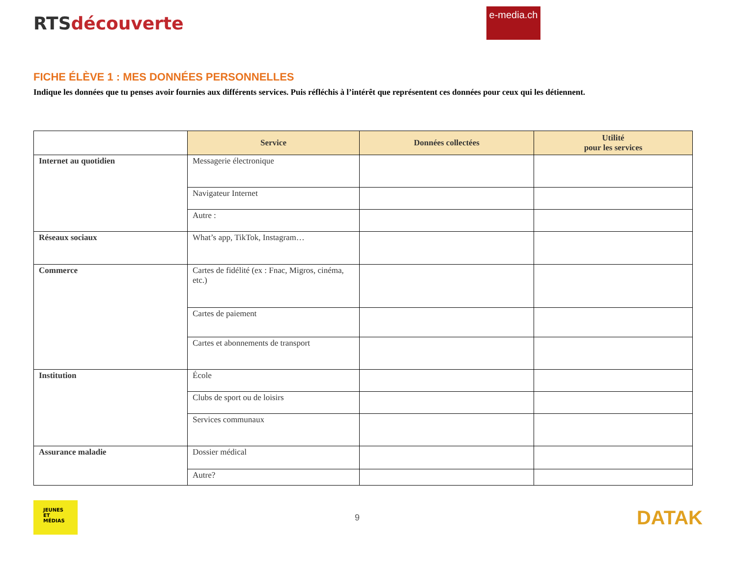RTSdécouverte
e-media.ch
FICHE ÉLÈVE 1 : MES DONNÉES PERSONNELLES
Indique les données que tu penses avoir fournies aux différents services. Puis réfléchis à l’intérêt que représentent ces données pour ceux qui les détiennent.
| | Service | Données collectées | Utilité pour les services |
| Internet au quotidien | Messagerie électronique | | |
| | Navigateur Internet | | |
| | Autre : | | |
| Réseaux sociaux | What’s app, TikTok, Instagram… | | |
| Commerce | Cartes de fidélité (ex : Fnac, Migros, cinéma, etc.) | | |
| | Cartes de paiement | | |
| | Cartes et abonnements de transport | | |
| Institution | École | | |
| | Clubs de sport ou de loisirs | | |
| | Services communaux | | |
| Assurance maladie | Dossier médical | | |
| | Autre? | | |
JEUNES
ET
MÉDIAS
9
DATAK